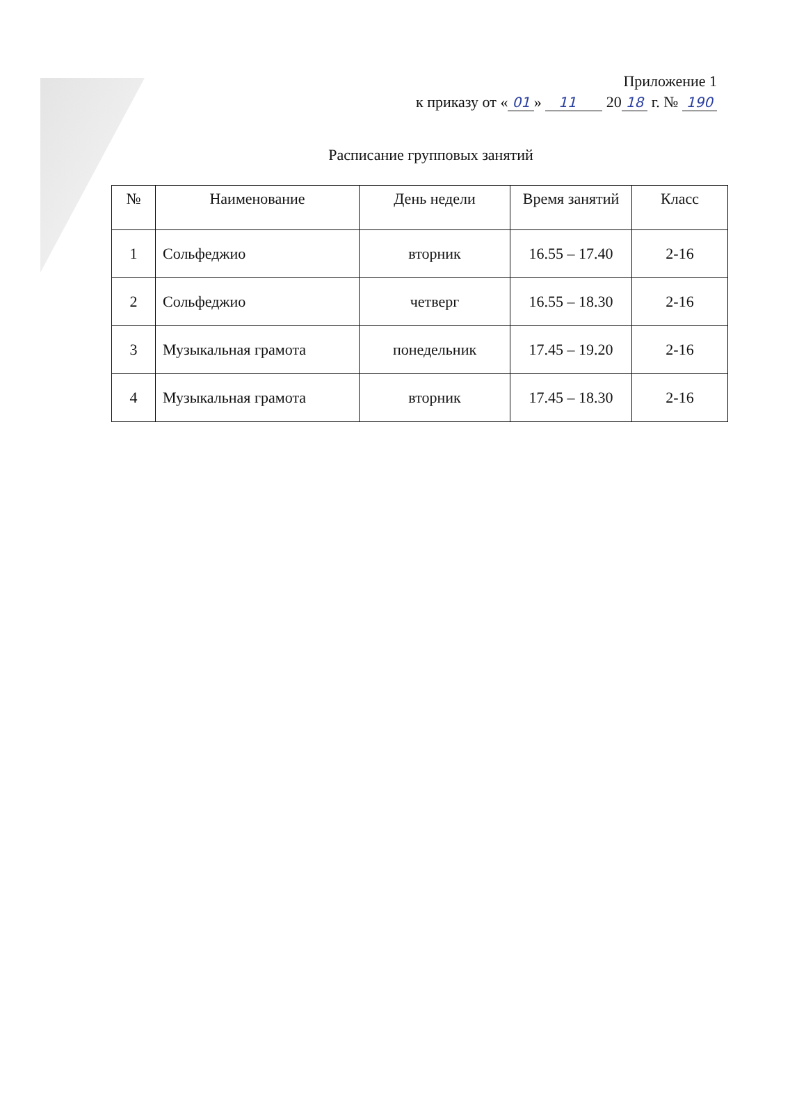Приложение 1
к приказу от « 01 » 11 20 18 г. № 190
Расписание групповых занятий
| № | Наименование | День недели | Время занятий | Класс |
| --- | --- | --- | --- | --- |
| 1 | Сольфеджио | вторник | 16.55 – 17.40 | 2-16 |
| 2 | Сольфеджио | четверг | 16.55 – 18.30 | 2-16 |
| 3 | Музыкальная грамота | понедельник | 17.45 – 19.20 | 2-16 |
| 4 | Музыкальная грамота | вторник | 17.45 – 18.30 | 2-16 |